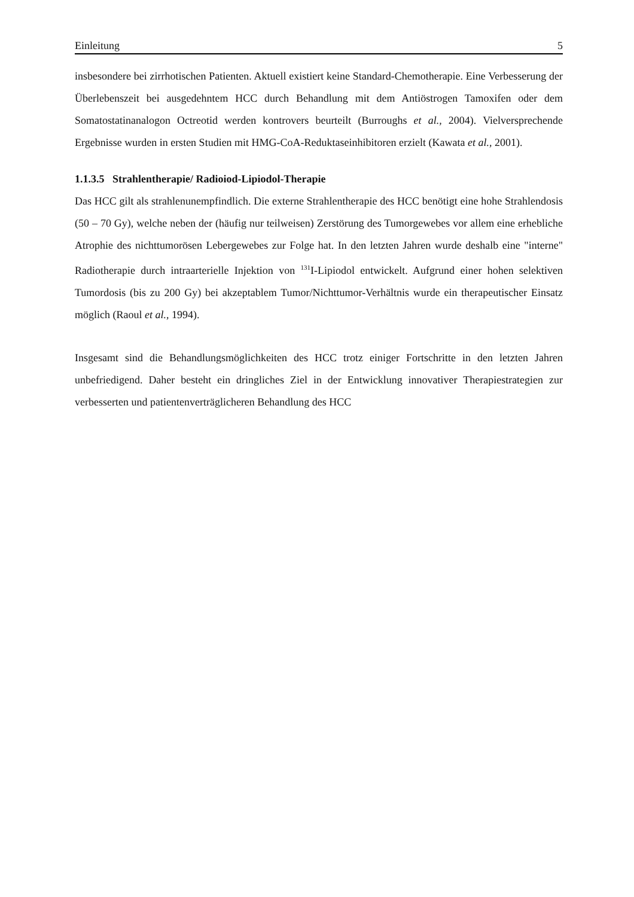Einleitung 5
insbesondere bei zirrhotischen Patienten. Aktuell existiert keine Standard-Chemotherapie. Eine Verbesserung der Überlebenszeit bei ausgedehntem HCC durch Behandlung mit dem Antiöstrogen Tamoxifen oder dem Somatostatinanalogon Octreotid werden kontrovers beurteilt (Burroughs et al., 2004). Vielversprechende Ergebnisse wurden in ersten Studien mit HMG-CoA-Reduktaseinhibitoren erzielt (Kawata et al., 2001).
1.1.3.5 Strahlentherapie/ Radioiod-Lipiodol-Therapie
Das HCC gilt als strahlenunempfindlich. Die externe Strahlentherapie des HCC benötigt eine hohe Strahlendosis (50 – 70 Gy), welche neben der (häufig nur teilweisen) Zerstörung des Tumorgewebes vor allem eine erhebliche Atrophie des nichttumorösen Lebergewebes zur Folge hat. In den letzten Jahren wurde deshalb eine "interne" Radiotherapie durch intraarterielle Injektion von <sup>131</sup>I-Lipiodol entwickelt. Aufgrund einer hohen selektiven Tumordosis (bis zu 200 Gy) bei akzeptablem Tumor/Nichttumor-Verhältnis wurde ein therapeutischer Einsatz möglich (Raoul et al., 1994).
Insgesamt sind die Behandlungsmöglichkeiten des HCC trotz einiger Fortschritte in den letzten Jahren unbefriedigend. Daher besteht ein dringliches Ziel in der Entwicklung innovativer Therapiestrategien zur verbesserten und patientenverträglicheren Behandlung des HCC